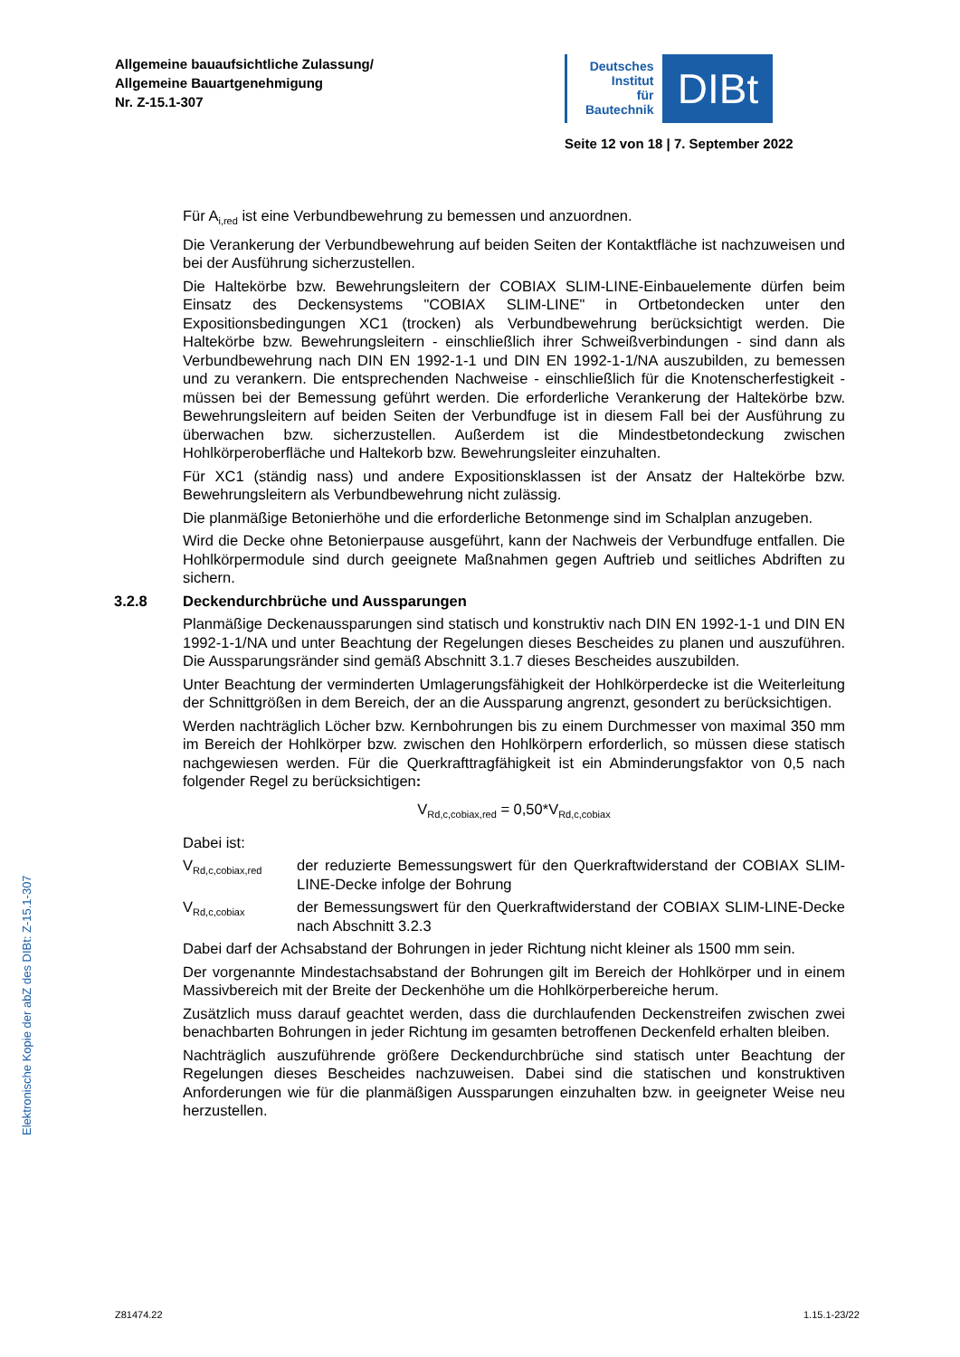Allgemeine bauaufsichtliche Zulassung/
Allgemeine Bauartgenehmigung
Nr. Z-15.1-307
Deutsches
Institut
für
Bautechnik
DIBt
Seite 12 von 18 | 7. September 2022
Elektronische Kopie der abZ des DIBt: Z-15.1-307
Für A<sub>i,red</sub> ist eine Verbundbewehrung zu bemessen und anzuordnen.
Die Verankerung der Verbundbewehrung auf beiden Seiten der Kontaktfläche ist nachzuweisen und bei der Ausführung sicherzustellen.
Die Haltekörbe bzw. Bewehrungsleitern der COBIAX SLIM-LINE-Einbauelemente dürfen beim Einsatz des Deckensystems "COBIAX SLIM-LINE" in Ortbetondecken unter den Expositionsbedingungen XC1 (trocken) als Verbundbewehrung berücksichtigt werden. Die Haltekörbe bzw. Bewehrungsleitern - einschließlich ihrer Schweißverbindungen - sind dann als Verbundbewehrung nach DIN EN 1992-1-1 und DIN EN 1992-1-1/NA auszubilden, zu bemessen und zu verankern. Die entsprechenden Nachweise - einschließlich für die Knotenscherfestigkeit - müssen bei der Bemessung geführt werden. Die erforderliche Verankerung der Haltekörbe bzw. Bewehrungsleitern auf beiden Seiten der Verbundfuge ist in diesem Fall bei der Ausführung zu überwachen bzw. sicherzustellen. Außerdem ist die Mindestbetondeckung zwischen Hohlkörperoberfläche und Haltekorb bzw. Bewehrungsleiter einzuhalten.
Für XC1 (ständig nass) und andere Expositionsklassen ist der Ansatz der Haltekörbe bzw. Bewehrungsleitern als Verbundbewehrung nicht zulässig.
Die planmäßige Betonierhöhe und die erforderliche Betonmenge sind im Schalplan anzugeben.
Wird die Decke ohne Betonierpause ausgeführt, kann der Nachweis der Verbundfuge entfallen. Die Hohlkörpermodule sind durch geeignete Maßnahmen gegen Auftrieb und seitliches Abdriften zu sichern.
3.2.8 Deckendurchbrüche und Aussparungen
Planmäßige Deckenaussparungen sind statisch und konstruktiv nach DIN EN 1992-1-1 und DIN EN 1992-1-1/NA und unter Beachtung der Regelungen dieses Bescheides zu planen und auszuführen. Die Aussparungsränder sind gemäß Abschnitt 3.1.7 dieses Bescheides auszubilden.
Unter Beachtung der verminderten Umlagerungsfähigkeit der Hohlkörperdecke ist die Weiterleitung der Schnittgrößen in dem Bereich, der an die Aussparung angrenzt, gesondert zu berücksichtigen.
Werden nachträglich Löcher bzw. Kernbohrungen bis zu einem Durchmesser von maximal 350 mm im Bereich der Hohlkörper bzw. zwischen den Hohlkörpern erforderlich, so müssen diese statisch nachgewiesen werden. Für die Querkrafttragfähigkeit ist ein Abminderungsfaktor von 0,5 nach folgender Regel zu berücksichtigen:
V<sub>Rd,c,cobiax,red</sub> = 0,50*V<sub>Rd,c,cobiax</sub>
Dabei ist:
V<sub>Rd,c,cobiax,red</sub>
der reduzierte Bemessungswert für den Querkraftwiderstand der COBIAX SLIM-LINE-Decke infolge der Bohrung
V<sub>Rd,c,cobiax</sub>
der Bemessungswert für den Querkraftwiderstand der COBIAX SLIM-LINE-Decke nach Abschnitt 3.2.3
Dabei darf der Achsabstand der Bohrungen in jeder Richtung nicht kleiner als 1500 mm sein.
Der vorgenannte Mindestachsabstand der Bohrungen gilt im Bereich der Hohlkörper und in einem Massivbereich mit der Breite der Deckenhöhe um die Hohlkörperbereiche herum.
Zusätzlich muss darauf geachtet werden, dass die durchlaufenden Deckenstreifen zwischen zwei benachbarten Bohrungen in jeder Richtung im gesamten betroffenen Deckenfeld erhalten bleiben.
Nachträglich auszuführende größere Deckendurchbrüche sind statisch unter Beachtung der Regelungen dieses Bescheides nachzuweisen. Dabei sind die statischen und konstruktiven Anforderungen wie für die planmäßigen Aussparungen einzuhalten bzw. in geeigneter Weise neu herzustellen.
Z81474.22 1.15.1-23/22